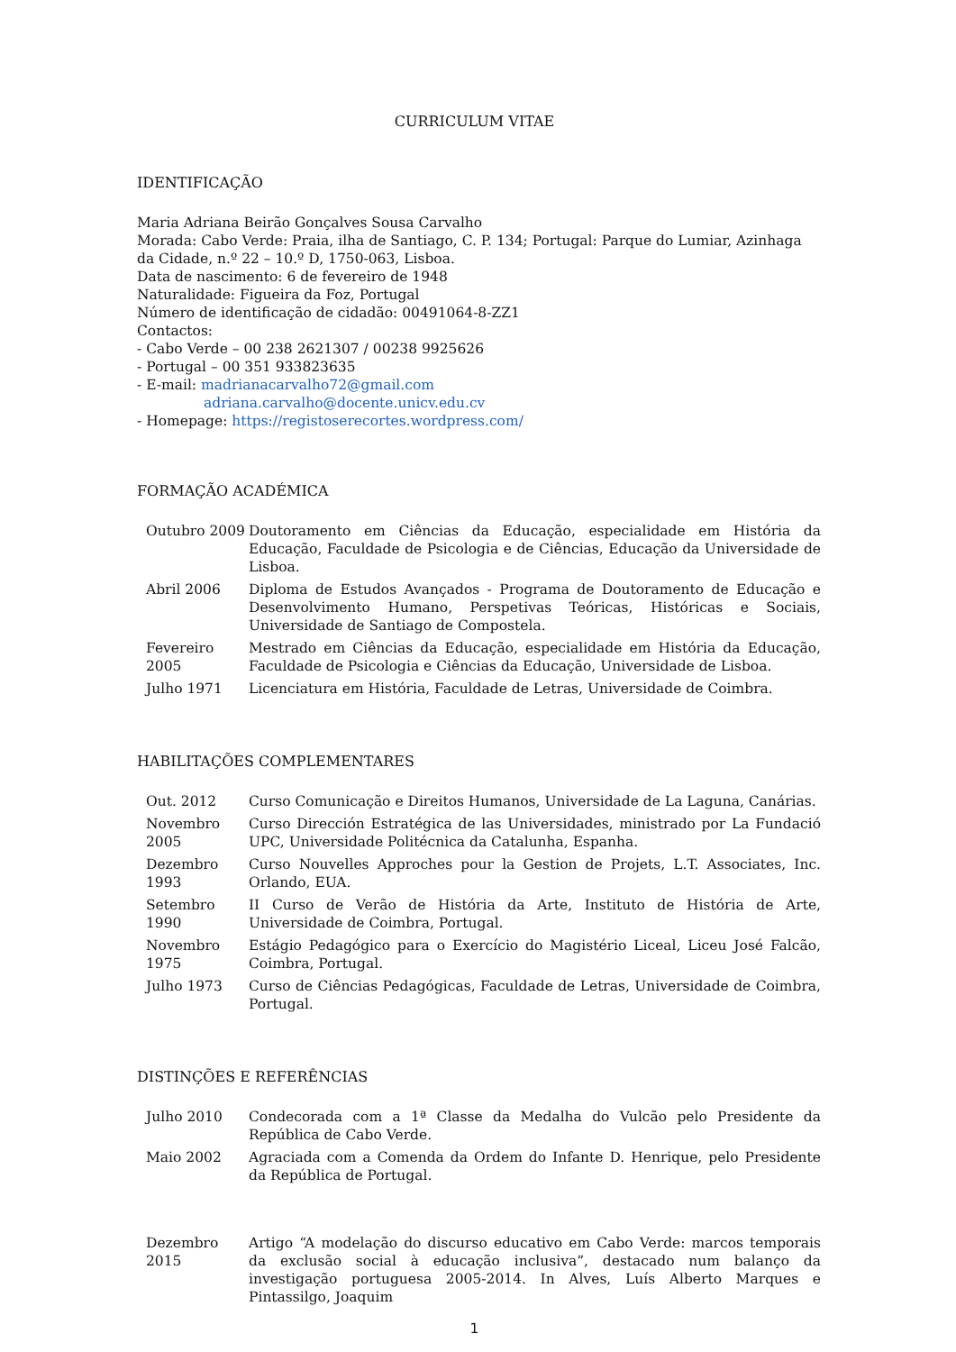CURRICULUM VITAE
IDENTIFICAÇÃO
Maria Adriana Beirão Gonçalves Sousa Carvalho
Morada: Cabo Verde: Praia, ilha de Santiago, C. P. 134; Portugal: Parque do Lumiar, Azinhaga da Cidade, n.º 22 – 10.º D, 1750-063, Lisboa.
Data de nascimento: 6 de fevereiro de 1948
Naturalidade: Figueira da Foz, Portugal
Número de identificação de cidadão: 00491064-8-ZZ1
Contactos:
- Cabo Verde – 00 238 2621307 / 00238 9925626
- Portugal – 00 351 933823635
- E-mail: madrianacarvalho72@gmail.com
adriana.carvalho@docente.unicv.edu.cv
- Homepage: https://registoserecortes.wordpress.com/
FORMAÇÃO ACADÉMICA
| Outubro 2009 | Doutoramento em Ciências da Educação, especialidade em História da Educação, Faculdade de Psicologia e de Ciências, Educação da Universidade de Lisboa. |
| Abril 2006 | Diploma de Estudos Avançados - Programa de Doutoramento de Educação e Desenvolvimento Humano, Perspetivas Teóricas, Históricas e Sociais, Universidade de Santiago de Compostela. |
| Fevereiro 2005 | Mestrado em Ciências da Educação, especialidade em História da Educação, Faculdade de Psicologia e Ciências da Educação, Universidade de Lisboa. |
| Julho 1971 | Licenciatura em História, Faculdade de Letras, Universidade de Coimbra. |
HABILITAÇÕES COMPLEMENTARES
| Out. 2012 | Curso Comunicação e Direitos Humanos, Universidade de La Laguna, Canárias. |
| Novembro 2005 | Curso Dirección Estratégica de las Universidades, ministrado por La Fundació UPC, Universidade Politécnica da Catalunha, Espanha. |
| Dezembro 1993 | Curso Nouvelles Approches pour la Gestion de Projets, L.T. Associates, Inc. Orlando, EUA. |
| Setembro 1990 | II Curso de Verão de História da Arte, Instituto de História de Arte, Universidade de Coimbra, Portugal. |
| Novembro 1975 | Estágio Pedagógico para o Exercício do Magistério Liceal, Liceu José Falcão, Coimbra, Portugal. |
| Julho 1973 | Curso de Ciências Pedagógicas, Faculdade de Letras, Universidade de Coimbra, Portugal. |
DISTINÇÕES E REFERÊNCIAS
| Julho 2010 | Condecorada com a 1ª Classe da Medalha do Vulcão pelo Presidente da República de Cabo Verde. |
| Maio 2002 | Agraciada com a Comenda da Ordem do Infante D. Henrique, pelo Presidente da República de Portugal. |
| Dezembro 2015 | Artigo “A modelação do discurso educativo em Cabo Verde: marcos temporais da exclusão social à educação inclusiva”, destacado num balanço da investigação portuguesa 2005-2014. In Alves, Luís Alberto Marques e Pintassilgo, Joaquim |
1